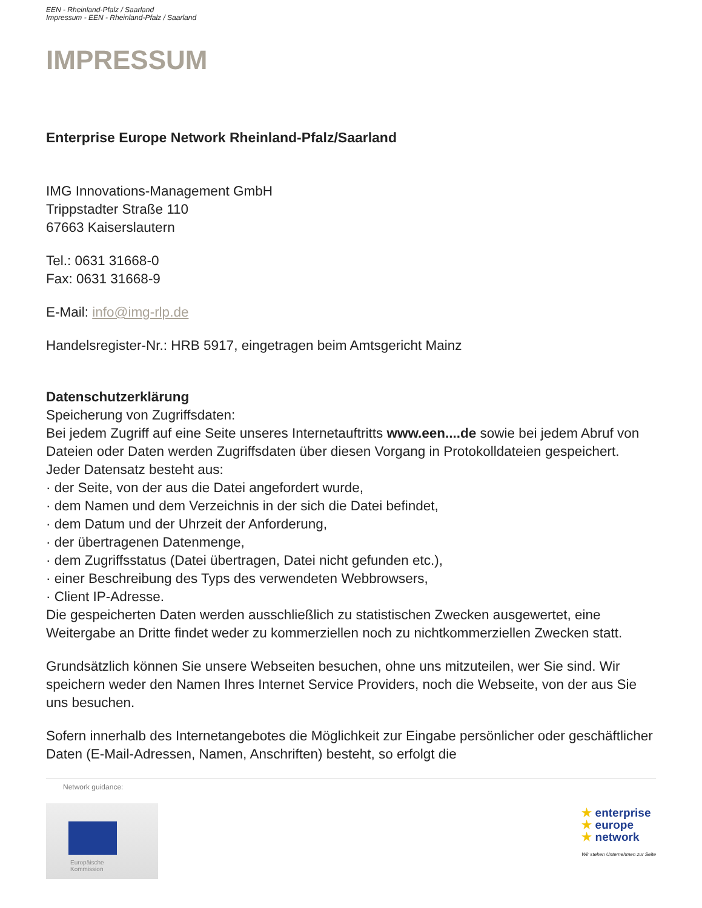EEN - Rheinland-Pfalz / Saarland
Impressum - EEN - Rheinland-Pfalz / Saarland
IMPRESSUM
Enterprise Europe Network Rheinland-Pfalz/Saarland
IMG Innovations-Management GmbH
Trippstadter Straße 110
67663 Kaiserslautern
Tel.: 0631 31668-0
Fax: 0631 31668-9
E-Mail: info@img-rlp.de
Handelsregister-Nr.: HRB 5917, eingetragen beim Amtsgericht Mainz
Datenschutzerklärung
Speicherung von Zugriffsdaten:
Bei jedem Zugriff auf eine Seite unseres Internetauftritts www.een....de sowie bei jedem Abruf von Dateien oder Daten werden Zugriffsdaten über diesen Vorgang in Protokolldateien gespeichert. Jeder Datensatz besteht aus:
· der Seite, von der aus die Datei angefordert wurde,
· dem Namen und dem Verzeichnis in der sich die Datei befindet,
· dem Datum und der Uhrzeit der Anforderung,
· der übertragenen Datenmenge,
· dem Zugriffsstatus (Datei übertragen, Datei nicht gefunden etc.),
· einer Beschreibung des Typs des verwendeten Webbrowsers,
· Client IP-Adresse.
Die gespeicherten Daten werden ausschließlich zu statistischen Zwecken ausgewertet, eine Weitergabe an Dritte findet weder zu kommerziellen noch zu nichtkommerziellen Zwecken statt.
Grundsätzlich können Sie unsere Webseiten besuchen, ohne uns mitzuteilen, wer Sie sind. Wir speichern weder den Namen Ihres Internet Service Providers, noch die Webseite, von der aus Sie uns besuchen.
Sofern innerhalb des Internetangebotes die Möglichkeit zur Eingabe persönlicher oder geschäftlicher Daten (E-Mail-Adressen, Namen, Anschriften) besteht, so erfolgt die
Network guidance:
Europäische
Kommission
★ enterprise
★ europe
★ network
Wir stehen Unternehmen zur Seite